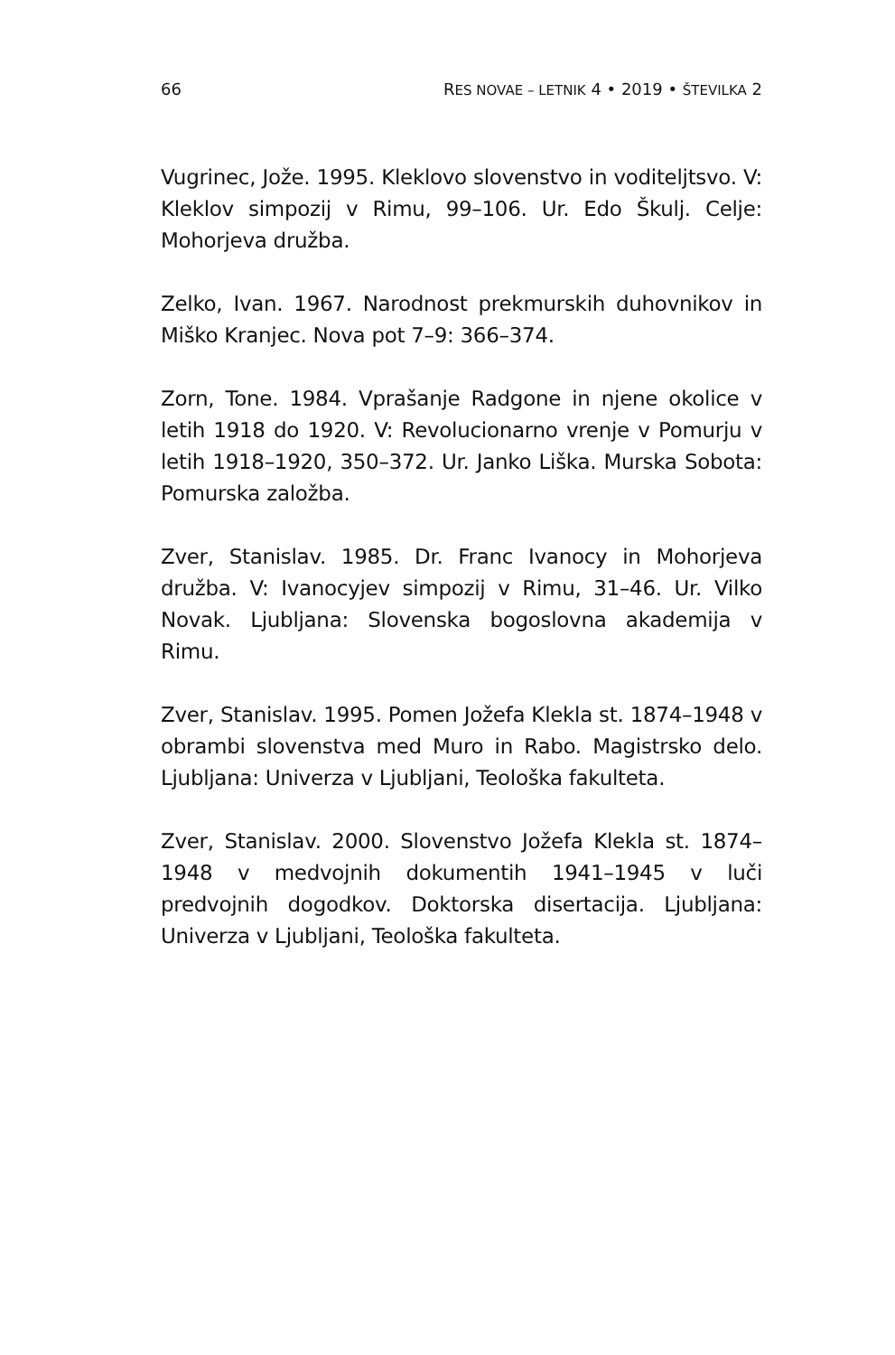66 RES NOVAE – LETNIK 4 • 2019 • ŠTEVILKA 2
Vugrinec, Jože. 1995. Kleklovo slovenstvo in voditeljtsvo. V: Kleklov simpozij v Rimu, 99–106. Ur. Edo Škulj. Celje: Mohorjeva družba.
Zelko, Ivan. 1967. Narodnost prekmurskih duhovnikov in Miško Kranjec. Nova pot 7–9: 366–374.
Zorn, Tone. 1984. Vprašanje Radgone in njene okolice v letih 1918 do 1920. V: Revolucionarno vrenje v Pomurju v letih 1918–1920, 350–372. Ur. Janko Liška. Murska Sobota: Pomurska založba.
Zver, Stanislav. 1985. Dr. Franc Ivanocy in Mohorjeva družba. V: Ivanocyjev simpozij v Rimu, 31–46. Ur. Vilko Novak. Ljubljana: Slovenska bogoslovna akademija v Rimu.
Zver, Stanislav. 1995. Pomen Jožefa Klekla st. 1874–1948 v obrambi slovenstva med Muro in Rabo. Magistrsko delo. Ljubljana: Univerza v Ljubljani, Teološka fakulteta.
Zver, Stanislav. 2000. Slovenstvo Jožefa Klekla st. 1874–1948 v medvojnih dokumentih 1941–1945 v luči predvojnih dogodkov. Doktorska disertacija. Ljubljana: Univerza v Ljubljani, Teološka fakulteta.